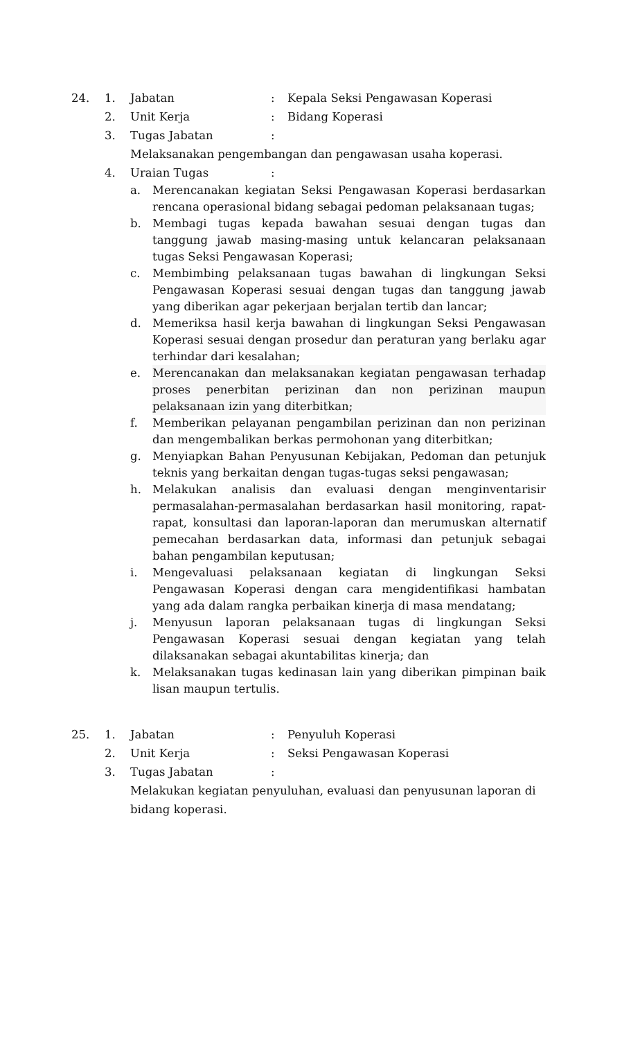24. 1. Jabatan : Kepala Seksi Pengawasan Koperasi
2. Unit Kerja : Bidang Koperasi
3. Tugas Jabatan :
Melaksanakan pengembangan dan pengawasan usaha koperasi.
4. Uraian Tugas :
a. Merencanakan kegiatan Seksi Pengawasan Koperasi berdasarkan rencana operasional bidang sebagai pedoman pelaksanaan tugas;
b. Membagi tugas kepada bawahan sesuai dengan tugas dan tanggung jawab masing-masing untuk kelancaran pelaksanaan tugas Seksi Pengawasan Koperasi;
c. Membimbing pelaksanaan tugas bawahan di lingkungan Seksi Pengawasan Koperasi sesuai dengan tugas dan tanggung jawab yang diberikan agar pekerjaan berjalan tertib dan lancar;
d. Memeriksa hasil kerja bawahan di lingkungan Seksi Pengawasan Koperasi sesuai dengan prosedur dan peraturan yang berlaku agar terhindar dari kesalahan;
e. Merencanakan dan melaksanakan kegiatan pengawasan terhadap proses penerbitan perizinan dan non perizinan maupun pelaksanaan izin yang diterbitkan;
f. Memberikan pelayanan pengambilan perizinan dan non perizinan dan mengembalikan berkas permohonan yang diterbitkan;
g. Menyiapkan Bahan Penyusunan Kebijakan, Pedoman dan petunjuk teknis yang berkaitan dengan tugas-tugas seksi pengawasan;
h. Melakukan analisis dan evaluasi dengan menginventarisir permasalahan-permasalahan berdasarkan hasil monitoring, rapat-rapat, konsultasi dan laporan-laporan dan merumuskan alternatif pemecahan berdasarkan data, informasi dan petunjuk sebagai bahan pengambilan keputusan;
i. Mengevaluasi pelaksanaan kegiatan di lingkungan Seksi Pengawasan Koperasi dengan cara mengidentifikasi hambatan yang ada dalam rangka perbaikan kinerja di masa mendatang;
j. Menyusun laporan pelaksanaan tugas di lingkungan Seksi Pengawasan Koperasi sesuai dengan kegiatan yang telah dilaksanakan sebagai akuntabilitas kinerja; dan
k. Melaksanakan tugas kedinasan lain yang diberikan pimpinan baik lisan maupun tertulis.
25. 1. Jabatan : Penyuluh Koperasi
2. Unit Kerja : Seksi Pengawasan Koperasi
3. Tugas Jabatan :
Melakukan kegiatan penyuluhan, evaluasi dan penyusunan laporan di bidang koperasi.